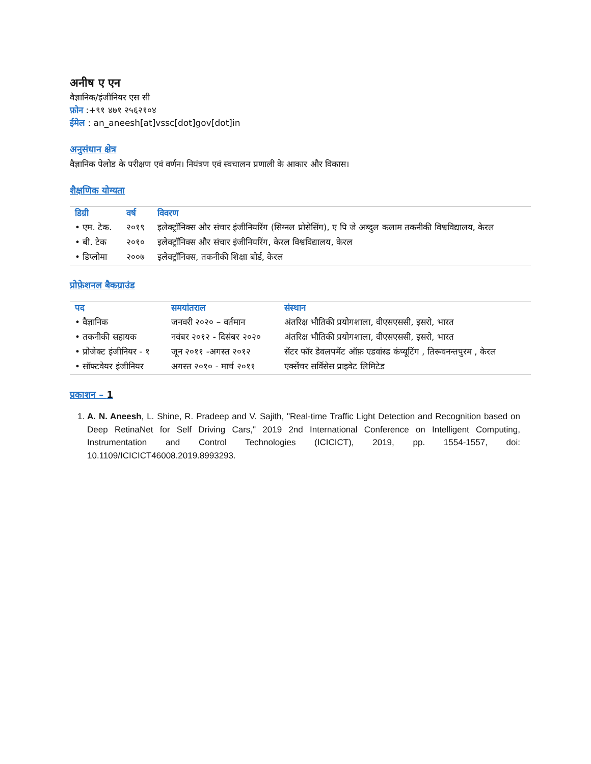अनीष ए एन
वैज्ञानिक/इंजीनियर एस सी
फ़ोन :+९१ ४७१ २५६२१०४
ईमेल : an_aneesh[at]vssc[dot]gov[dot]in
अनुसंधान क्षेत्र
वैज्ञानिक पेलोड के परीक्षण एवं वर्णन। नियंत्रण एवं स्वचालन प्रणाली के आकार और विकास।
शैक्षणिक योग्यता
| डिग्री | वर्ष | विवरण |
| --- | --- | --- |
| • एम. टेक. | २०१९ | इलेक्ट्रॉनिक्स और संचार इंजीनियरिंग (सिग्नल प्रोसेसिंग), ए पि जे अब्दुल कलाम तकनीकी विश्वविद्यालय, केरल |
| • बी. टेक | २०१० | इलेक्ट्रॉनिक्स और संचार इंजीनियरिंग, केरल विश्वविद्यालय, केरल |
| • डिप्लोमा | २००७ | इलेक्ट्रॉनिक्स, तकनीकी शिक्षा बोर्ड, केरल |
प्रोफ़ेशनल बैकग्राउंड
| पद | समयांतराल | संस्थान |
| --- | --- | --- |
| • वैज्ञानिक | जनवरी २०२० – वर्तमान | अंतरिक्ष भौतिकी प्रयोगशाला, वीएसएससी, इसरो, भारत |
| • तकनीकी सहायक | नवंबर २०१२ - दिसंबर २०२० | अंतरिक्ष भौतिकी प्रयोगशाला, वीएसएससी, इसरो, भारत |
| • प्रोजेक्ट इंजीनियर - १ | जून २०११ -अगस्त २०१२ | सेंटर फॉर डेवलपमेंट ऑफ़ एडवांस्ड कंप्यूटिंग , तिरूवनन्तपुरम , केरल |
| • सॉफ्टवेयर इंजीनियर | अगस्त २०१० - मार्च २०११ | एक्सेंचर सर्विसेस प्राइवेट लिमिटेड |
प्रकाशन – 1
1. A. N. Aneesh, L. Shine, R. Pradeep and V. Sajith, "Real-time Traffic Light Detection and Recognition based on Deep RetinaNet for Self Driving Cars," 2019 2nd International Conference on Intelligent Computing, Instrumentation and Control Technologies (ICICICT), 2019, pp. 1554-1557, doi: 10.1109/ICICICT46008.2019.8993293.